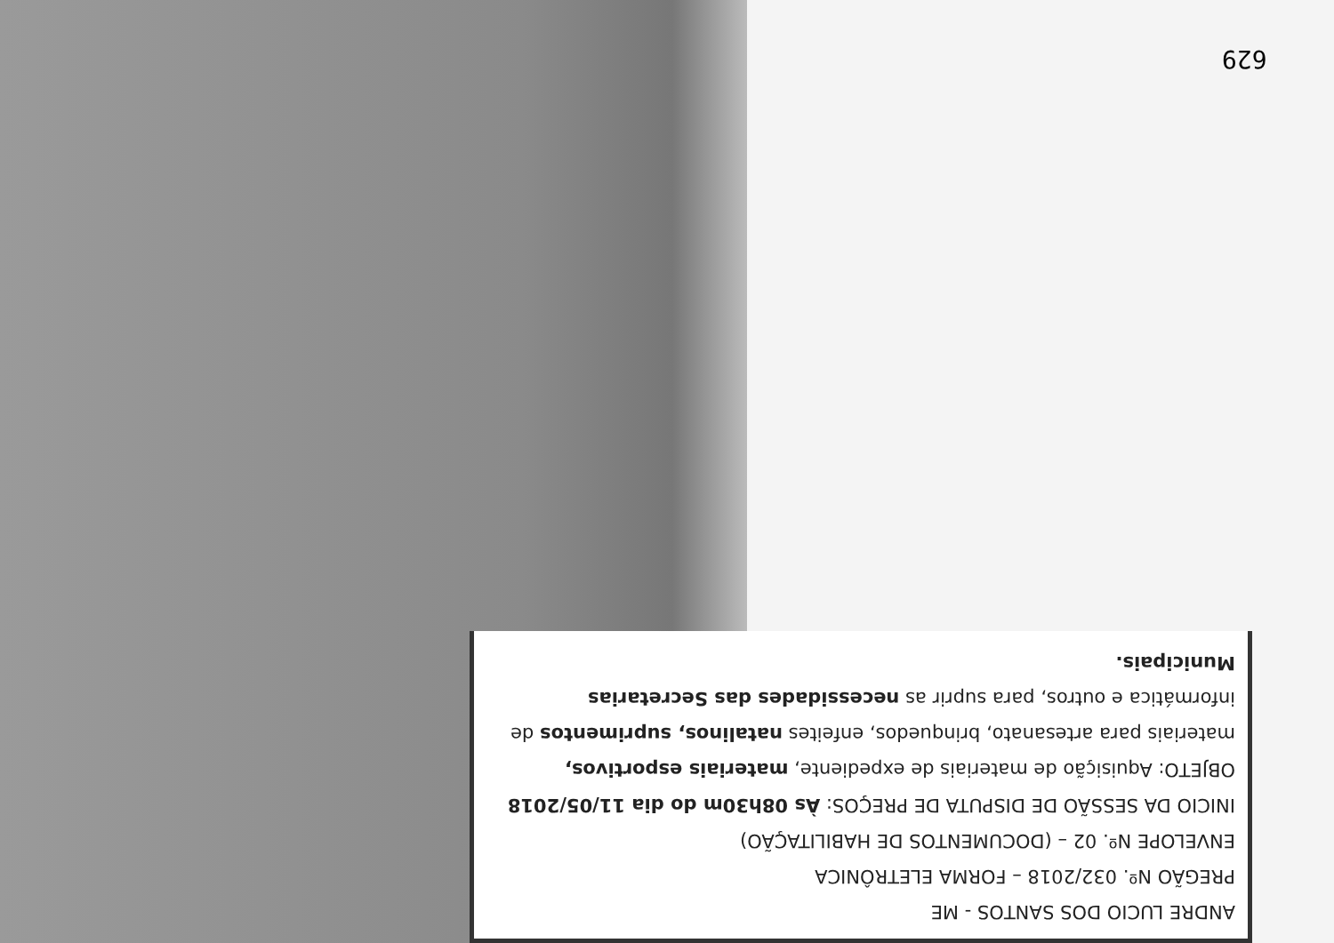629
ANDRE LUCIO DOS SANTOS - ME
PREGÃO Nº. 032/2018 – FORMA ELETRÔNICA
ENVELOPE Nº. 02 – (DOCUMENTOS DE HABILITAÇÃO)
INICIO DA SESSÃO DE DISPUTA DE PREÇOS: Às 08h30m do dia 11/05/2018
OBJETO: Aquisição de materiais de expediente, materiais esportivos, materiais para artesanato, brinquedos, enfeites natalinos, suprimentos de informática e outros, para suprir as necessidades das Secretarias Municipais.